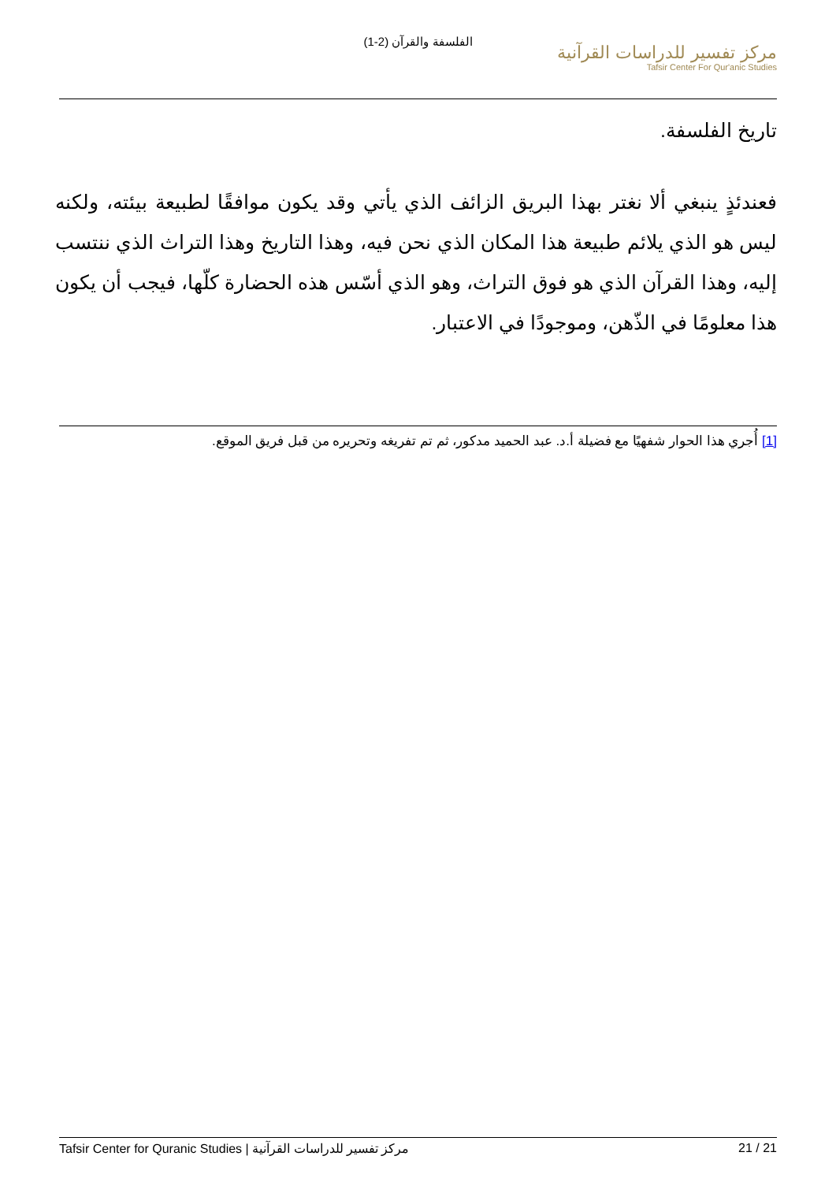الفلسفة والقرآن (2-1)
مركز تفسير للدراسات القرآنية
Tafsir Center For Qur'anic Studies
تاريخ الفلسفة.
فعندئذٍ ينبغي ألا نغتر بهذا البريق الزائف الذي يأتي وقد يكون موافقًا لطبيعة بيئته، ولكنه ليس هو الذي يلائم طبيعة هذا المكان الذي نحن فيه، وهذا التاريخ وهذا التراث الذي ننتسب إليه، وهذا القرآن الذي هو فوق التراث، وهو الذي أسّس هذه الحضارة كلّها، فيجب أن يكون هذا معلومًا في الذّهن، وموجودًا في الاعتبار.
[1] أُجري هذا الحوار شفهيًا مع فضيلة أ.د. عبد الحميد مدكور، ثم تم تفريغه وتحريره من قبل فريق الموقع.
مركز تفسير للدراسات القرآنية | Tafsir Center for Quranic Studies 21 / 21